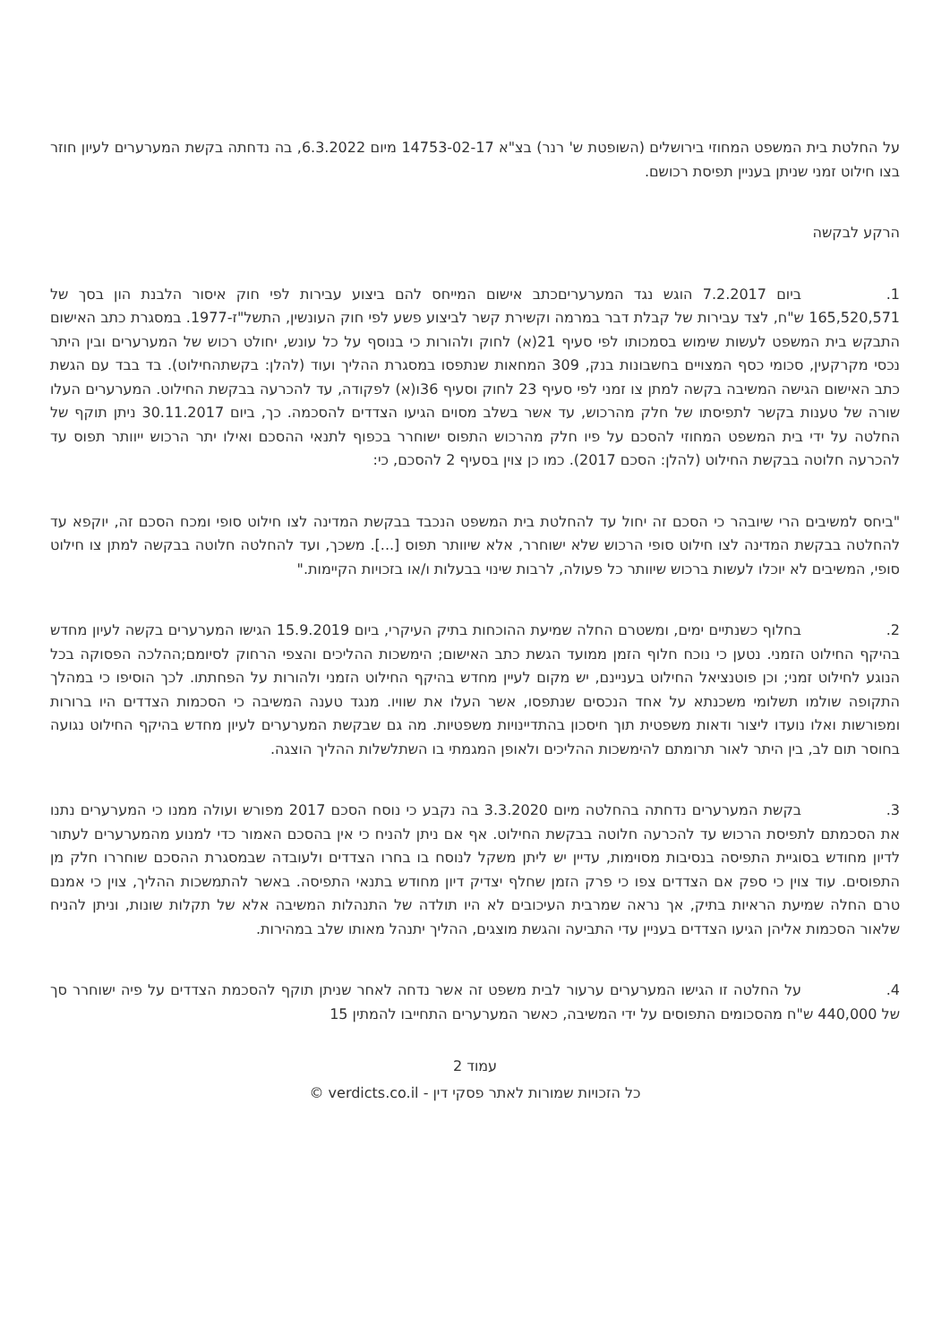על החלטת בית המשפט המחוזי בירושלים (השופטת ש' רנר) בצ"א 14753-02-17 מיום 6.3.2022, בה נדחתה בקשת המערערים לעיון חוזר בצו חילוט זמני שניתן בעניין תפיסת רכושם.
הרקע לבקשה
1. ביום 7.2.2017 הוגש נגד המערעריםכתב אישום המייחס להם ביצוע עבירות לפי חוק איסור הלבנת הון בסך של 165,520,571 ש"ח, לצד עבירות של קבלת דבר במרמה וקשירת קשר לביצוע פשע לפי חוק העונשין, התשל"ז-1977. במסגרת כתב האישום התבקש בית המשפט לעשות שימוש בסמכותו לפי סעיף 21(א) לחוק ולהורות כי בנוסף על כל עונש, יחולט רכוש של המערערים ובין היתר נכסי מקרקעין, סכומי כסף המצויים בחשבונות בנק, 309 המחאות שנתפסו במסגרת ההליך ועוד (להלן: בקשתהחילוט). בד בבד עם הגשת כתב האישום הגישה המשיבה בקשה למתן צו זמני לפי סעיף 23 לחוק וסעיף 36ו(א) לפקודה, עד להכרעה בבקשת החילוט. המערערים העלו שורה של טענות בקשר לתפיסתו של חלק מהרכוש, עד אשר בשלב מסוים הגיעו הצדדים להסכמה. כך, ביום 30.11.2017 ניתן תוקף של החלטה על ידי בית המשפט המחוזי להסכם על פיו חלק מהרכוש התפוס ישוחרר בכפוף לתנאי ההסכם ואילו יתר הרכוש ייוותר תפוס עד להכרעה חלוטה בבקשת החילוט (להלן: הסכם 2017). כמו כן צוין בסעיף 2 להסכם, כי:
"ביחס למשיבים הרי שיובהר כי הסכם זה יחול עד להחלטת בית המשפט הנכבד בבקשת המדינה לצו חילוט סופי ומכח הסכם זה, יוקפא עד להחלטה בבקשת המדינה לצו חילוט סופי הרכוש שלא ישוחרר, אלא שיוותר תפוס [...]. משכך, ועד להחלטה חלוטה בבקשה למתן צו חילוט סופי, המשיבים לא יוכלו לעשות ברכוש שיוותר כל פעולה, לרבות שינוי בבעלות ו/או בזכויות הקיימות."
2. בחלוף כשנתיים ימים, ומשטרם החלה שמיעת ההוכחות בתיק העיקרי, ביום 15.9.2019 הגישו המערערים בקשה לעיון מחדש בהיקף החילוט הזמני. נטען כי נוכח חלוף הזמן ממועד הגשת כתב האישום; הימשכות ההליכים והצפי הרחוק לסיומם;ההלכה הפסוקה בכל הנוגע לחילוט זמני; וכן פוטנציאל החילוט בעניינם, יש מקום לעיין מחדש בהיקף החילוט הזמני ולהורות על הפחתתו. לכך הוסיפו כי במהלך התקופה שולמו תשלומי משכנתא על אחד הנכסים שנתפסו, אשר העלו את שוויו. מנגד טענה המשיבה כי הסכמות הצדדים היו ברורות ומפורשות ואלו נועדו ליצור ודאות משפטית תוך חיסכון בהתדיינויות משפטיות. מה גם שבקשת המערערים לעיון מחדש בהיקף החילוט נגועה בחוסר תום לב, בין היתר לאור תרומתם להימשכות ההליכים ולאופן המגמתי בו השתלשלות ההליך הוצגה.
3. בקשת המערערים נדחתה בהחלטה מיום 3.3.2020 בה נקבע כי נוסח הסכם 2017 מפורש ועולה ממנו כי המערערים נתנו את הסכמתם לתפיסת הרכוש עד להכרעה חלוטה בבקשת החילוט. אף אם ניתן להניח כי אין בהסכם האמור כדי למנוע מהמערערים לעתור לדיון מחודש בסוגיית התפיסה בנסיבות מסוימות, עדיין יש ליתן משקל לנוסח בו בחרו הצדדים ולעובדה שבמסגרת ההסכם שוחררו חלק מן התפוסים. עוד צוין כי ספק אם הצדדים צפו כי פרק הזמן שחלף יצדיק דיון מחודש בתנאי התפיסה. באשר להתמשכות ההליך, צוין כי אמנם טרם החלה שמיעת הראיות בתיק, אך נראה שמרבית העיכובים לא היו תולדה של התנהלות המשיבה אלא של תקלות שונות, וניתן להניח שלאור הסכמות אליהן הגיעו הצדדים בעניין עדי התביעה והגשת מוצגים, ההליך יתנהל מאותו שלב במהירות.
4. על החלטה זו הגישו המערערים ערעור לבית משפט זה אשר נדחה לאחר שניתן תוקף להסכמת הצדדים על פיה ישוחרר סך של 440,000 ש"ח מהסכומים התפוסים על ידי המשיבה, כאשר המערערים התחייבו להמתין 15
עמוד 2
כל הזכויות שמורות לאתר פסקי דין - verdicts.co.il ©